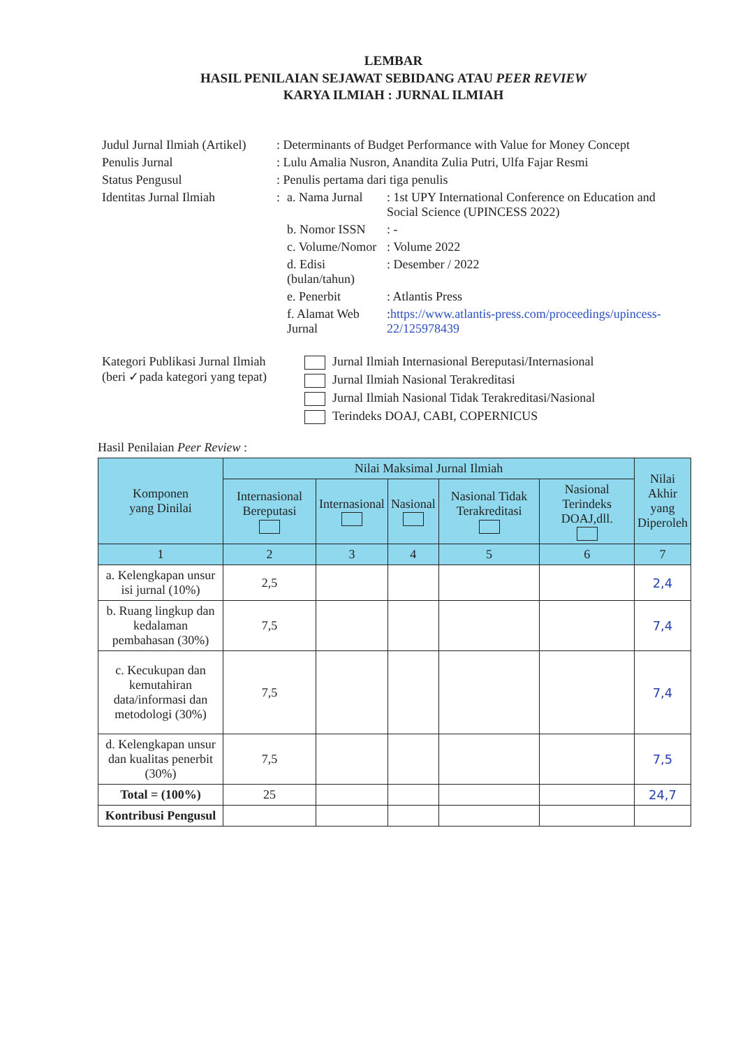LEMBAR
HASIL PENILAIAN SEJAWAT SEBIDANG ATAU PEER REVIEW
KARYA ILMIAH : JURNAL ILMIAH
| Judul Jurnal Ilmiah (Artikel) | : Determinants of Budget Performance with Value for Money Concept | | |
| Penulis Jurnal | : Lulu Amalia Nusron, Anandita Zulia Putri, Ulfa Fajar Resmi | | |
| Status Pengusul | : Penulis pertama dari tiga penulis | | |
| Identitas Jurnal Ilmiah | : | a. Nama Jurnal | : 1st UPY International Conference on Education and Social Science (UPINCESS 2022) |
| | | b. Nomor ISSN | : - |
| | | c. Volume/Nomor | : Volume 2022 |
| | | d. Edisi (bulan/tahun) | : Desember / 2022 |
| | | e. Penerbit | : Atlantis Press |
| | | f. Alamat Web Jurnal | : https://www.atlantis-press.com/proceedings/upincess-22/125978439 |
| Kategori Publikasi Jurnal Ilmiah (beri ✓pada kategori yang tepat) | | Jurnal Ilmiah Internasional Bereputasi/Internasional |
| | | Jurnal Ilmiah Nasional Terakreditasi |
| | | Jurnal Ilmiah Nasional Tidak Terakreditasi/Nasional |
| | | Terindeks DOAJ, CABI, COPERNICUS |
Hasil Penilaian Peer Review :
| Komponen yang Dinilai | Nilai Maksimal Jurnal Ilmiah | | | | | Nilai Akhir yang Diperoleh |
| --- | --- | --- | --- | --- | --- | --- |
| | Internasional Bereputasi | Internasional | Nasional | Nasional Tidak Terakreditasi | Nasional Terindeks DOAJ,dll. | |
| 1 | 2 | 3 | 4 | 5 | 6 | 7 |
| a. Kelengkapan unsur isi jurnal (10%) | 2,5 | | | | | 2,4 |
| b. Ruang lingkup dan kedalaman pembahasan (30%) | 7,5 | | | | | 7,4 |
| c. Kecukupan dan kemutahiran data/informasi dan metodologi (30%) | 7,5 | | | | | 7,4 |
| d. Kelengkapan unsur dan kualitas penerbit (30%) | 7,5 | | | | | 7,5 |
| Total = (100%) | 25 | | | | | 24,7 |
| Kontribusi Pengusul | | | | | | |